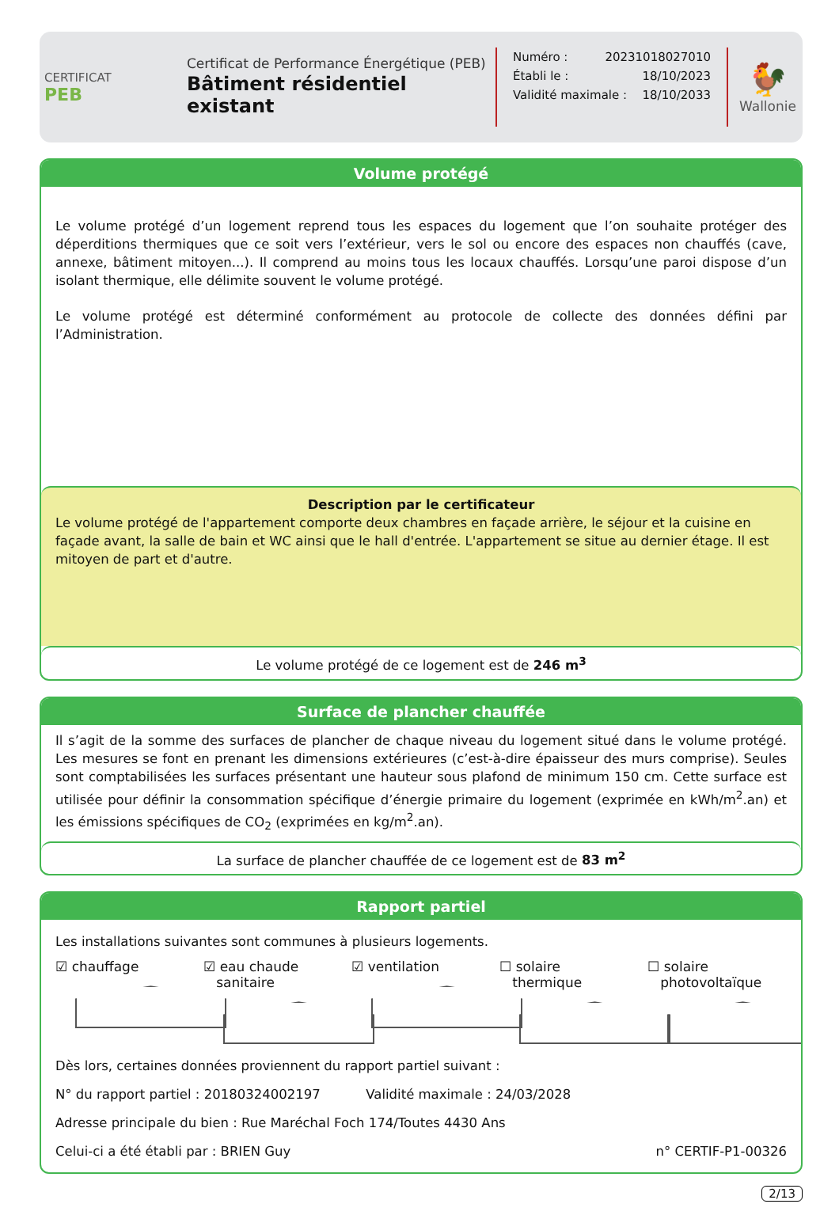CERTIFICAT
PEB
Certificat de Performance Énergétique (PEB)
Bâtiment résidentiel existant
Numéro : 20231018027010
Établi le : 18/10/2023
Validité maximale : 18/10/2033
🐓
Wallonie
Volume protégé
Le volume protégé d’un logement reprend tous les espaces du logement que l’on souhaite protéger des déperditions thermiques que ce soit vers l’extérieur, vers le sol ou encore des espaces non chauffés (cave, annexe, bâtiment mitoyen...). Il comprend au moins tous les locaux chauffés. Lorsqu’une paroi dispose d’un isolant thermique, elle délimite souvent le volume protégé.
Le volume protégé est déterminé conformément au protocole de collecte des données défini par l’Administration.
Description par le certificateur
Le volume protégé de l'appartement comporte deux chambres en façade arrière, le séjour et la cuisine en façade avant, la salle de bain et WC ainsi que le hall d'entrée. L'appartement se situe au dernier étage. Il est mitoyen de part et d'autre.
Le volume protégé de ce logement est de 246 m<sup>3</sup>
Surface de plancher chauffée
Il s’agit de la somme des surfaces de plancher de chaque niveau du logement situé dans le volume protégé. Les mesures se font en prenant les dimensions extérieures (c’est-à-dire épaisseur des murs comprise). Seules sont comptabilisées les surfaces présentant une hauteur sous plafond de minimum 150 cm. Cette surface est utilisée pour définir la consommation spécifique d’énergie primaire du logement (exprimée en kWh/m<sup>2</sup>.an) et les émissions spécifiques de CO<sub>2</sub> (exprimées en kg/m<sup>2</sup>.an).
La surface de plancher chauffée de ce logement est de 83 m<sup>2</sup>
Rapport partiel
Les installations suivantes sont communes à plusieurs logements.
☑ chauffage ☑ eau chaude
sanitaire
☑ ventilation ☐ solaire
thermique
☐ solaire
photovoltaïque
Dès lors, certaines données proviennent du rapport partiel suivant :
N° du rapport partiel : 20180324002197 Validité maximale : 24/03/2028
Adresse principale du bien : Rue Maréchal Foch 174/Toutes 4430 Ans
Celui-ci a été établi par : BRIEN Guy n° CERTIF-P1-00326
2/13